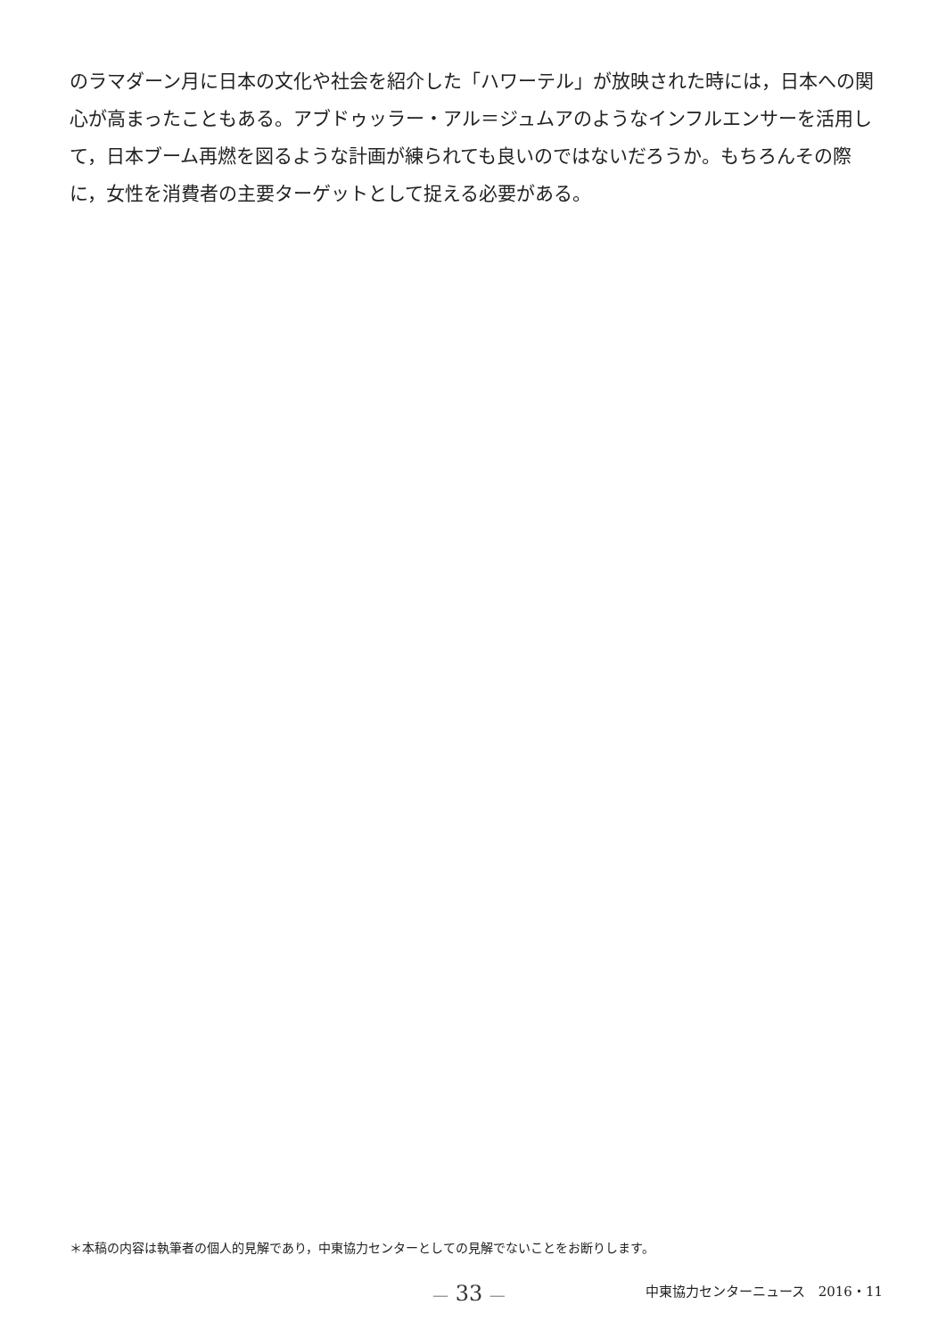のラマダーン月に日本の文化や社会を紹介した「ハワーテル」が放映された時には，日本への関心が高まったこともある。アブドゥッラー・アル＝ジュムアのようなインフルエンサーを活用して，日本ブーム再燃を図るような計画が練られても良いのではないだろうか。もちろんその際に，女性を消費者の主要ターゲットとして捉える必要がある。
＊本稿の内容は執筆者の個人的見解であり，中東協力センターとしての見解でないことをお断りします。
— 33 —
中東協力センターニュース　2016・11